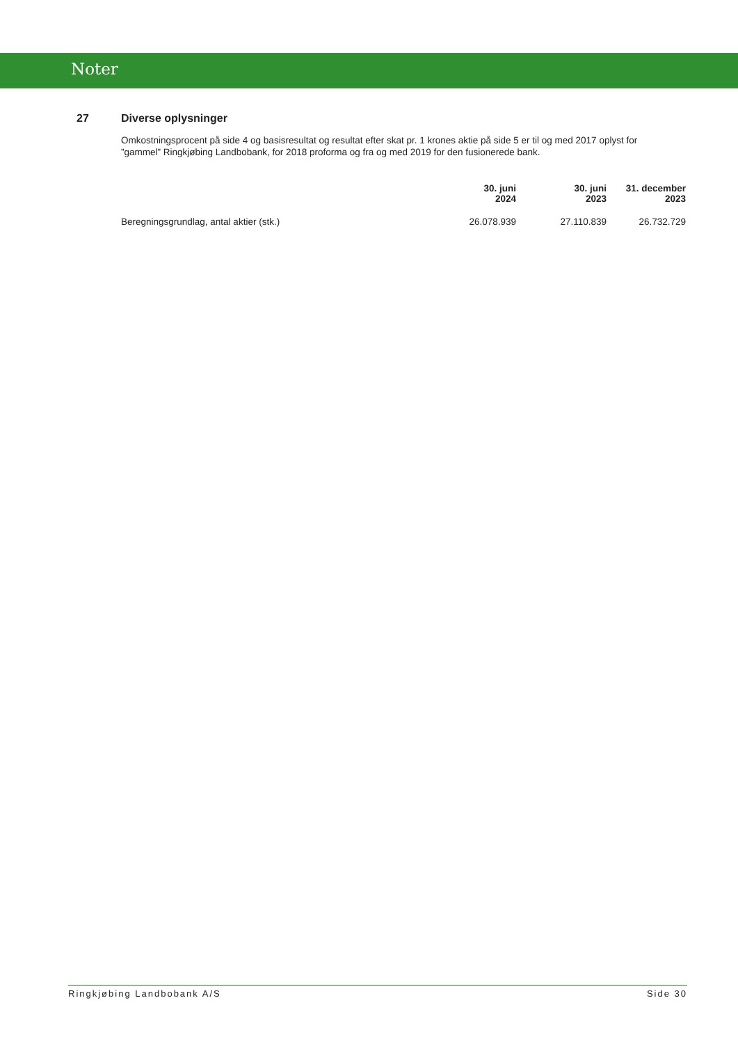Noter
27 Diverse oplysninger
Omkostningsprocent på side 4 og basisresultat og resultat efter skat pr. 1 krones aktie på side 5 er til og med 2017 oplyst for ”gammel” Ringkjøbing Landbobank, for 2018 proforma og fra og med 2019 for den fusionerede bank.
| | 30. juni 2024 | 30. juni 2023 | 31. december 2023 |
| --- | --- | --- | --- |
| Beregningsgrundlag, antal aktier (stk.) | 26.078.939 | 27.110.839 | 26.732.729 |
Ringkjøbing Landbobank A/S Side 30